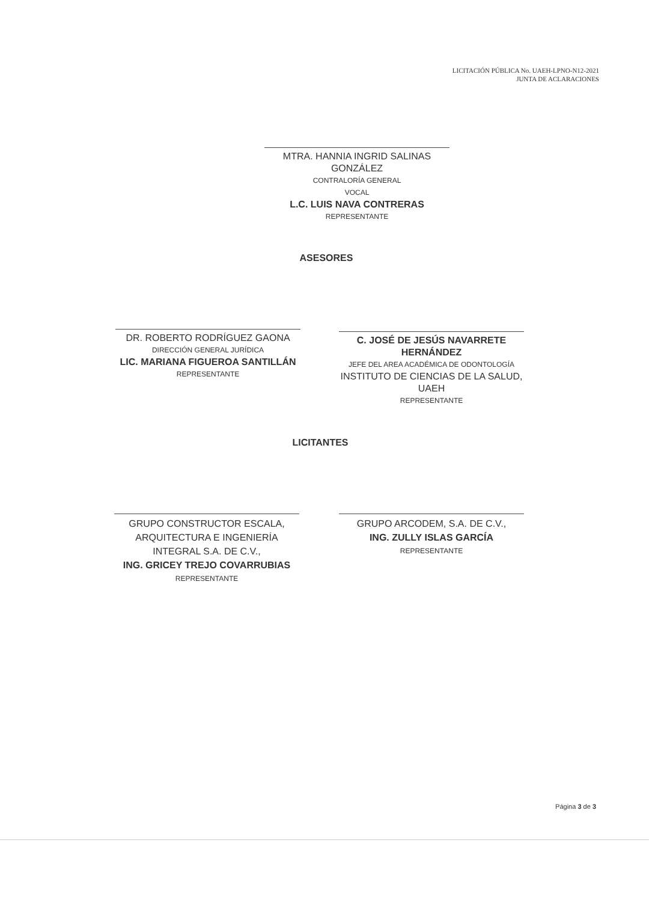LICITACIÓN PÚBLICA No. UAEH-LPNO-N12-2021
JUNTA DE ACLARACIONES
MTRA. HANNIA INGRID SALINAS GONZÁLEZ
CONTRALORÍA GENERAL
VOCAL
L.C. LUIS NAVA CONTRERAS
REPRESENTANTE
ASESORES
DR. ROBERTO RODRÍGUEZ GAONA
DIRECCIÓN GENERAL JURÍDICA
LIC. MARIANA FIGUEROA SANTILLÁN
REPRESENTANTE
C. JOSÉ DE JESÚS NAVARRETE HERNÁNDEZ
JEFE DEL AREA ACADÉMICA DE ODONTOLOGÍA
INSTITUTO DE CIENCIAS DE LA SALUD, UAEH
REPRESENTANTE
LICITANTES
GRUPO CONSTRUCTOR ESCALA,
ARQUITECTURA E INGENIERÍA
INTEGRAL S.A. DE C.V.,
ING. GRICEY TREJO COVARRUBIAS
REPRESENTANTE
GRUPO ARCODEM, S.A. DE C.V.,
ING. ZULLY ISLAS GARCÍA
REPRESENTANTE
Página 3 de 3